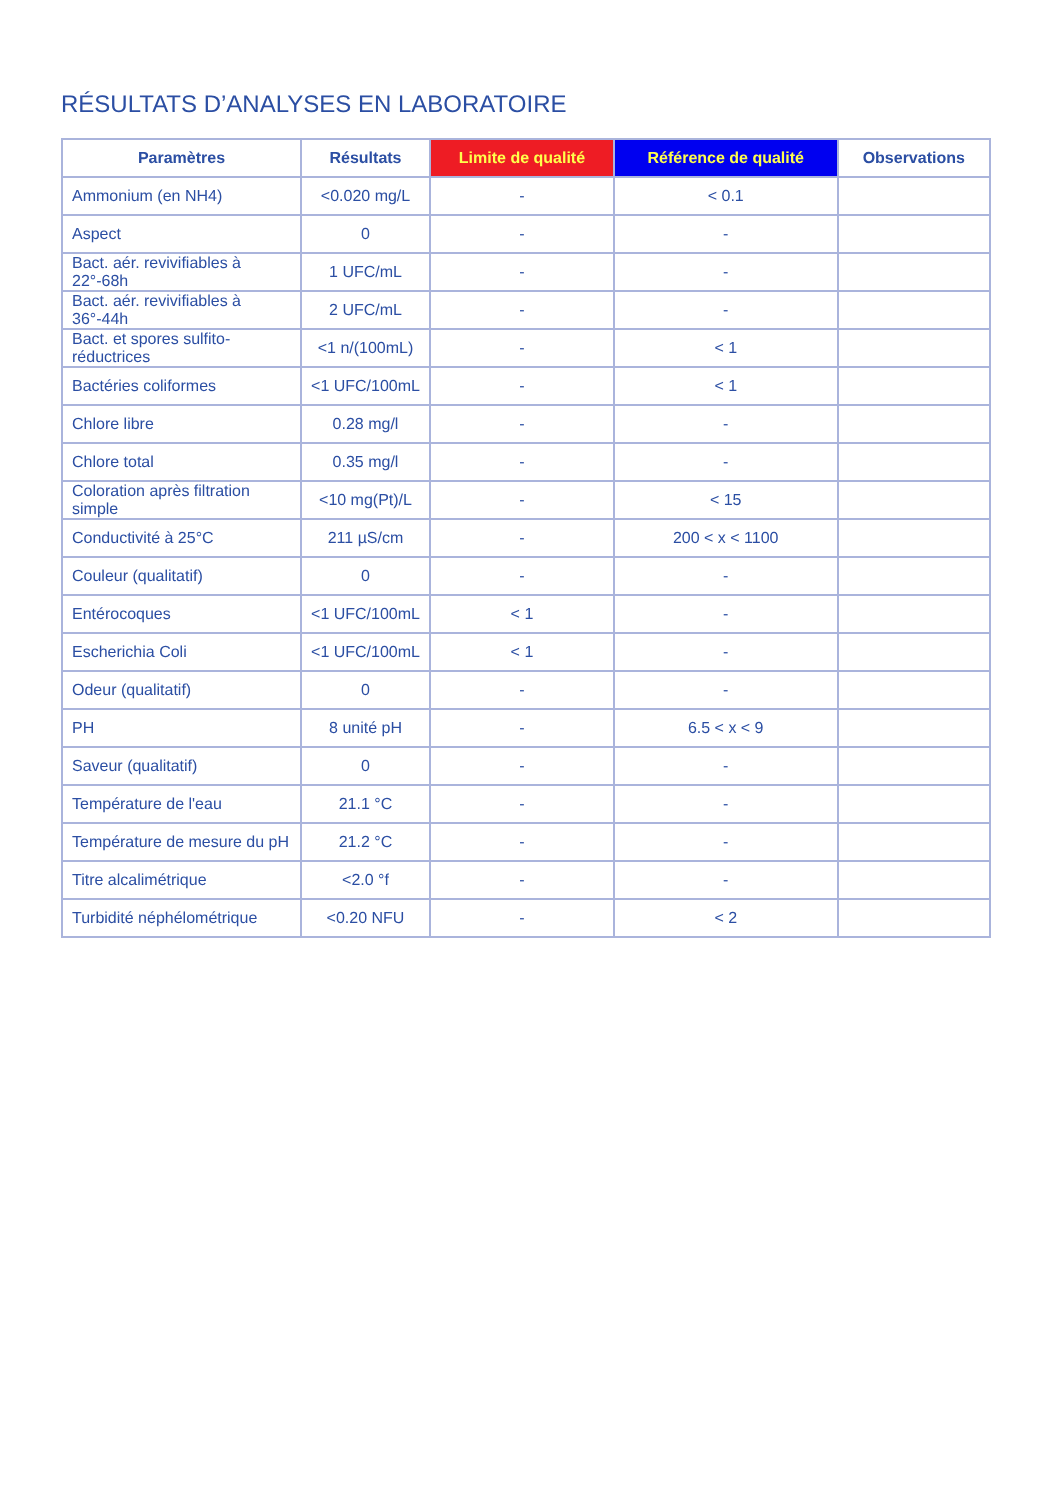RÉSULTATS D’ANALYSES EN LABORATOIRE
| Paramètres | Résultats | Limite de qualité | Référence de qualité | Observations |
| --- | --- | --- | --- | --- |
| Ammonium (en NH4) | <0.020 mg/L | - | < 0.1 | |
| Aspect | 0 | - | - | |
| Bact. aér. revivifiables à 22°-68h | 1 UFC/mL | - | - | |
| Bact. aér. revivifiables à 36°-44h | 2 UFC/mL | - | - | |
| Bact. et spores sulfito-réductrices | <1 n/(100mL) | - | < 1 | |
| Bactéries coliformes | <1 UFC/100mL | - | < 1 | |
| Chlore libre | 0.28 mg/l | - | - | |
| Chlore total | 0.35 mg/l | - | - | |
| Coloration après filtration simple | <10 mg(Pt)/L | - | < 15 | |
| Conductivité à 25°C | 211 µS/cm | - | 200 < x < 1100 | |
| Couleur (qualitatif) | 0 | - | - | |
| Entérocoques | <1 UFC/100mL | < 1 | - | |
| Escherichia Coli | <1 UFC/100mL | < 1 | - | |
| Odeur (qualitatif) | 0 | - | - | |
| PH | 8 unité pH | - | 6.5 < x < 9 | |
| Saveur (qualitatif) | 0 | - | - | |
| Température de l'eau | 21.1 °C | - | - | |
| Température de mesure du pH | 21.2 °C | - | - | |
| Titre alcalimétrique | <2.0 °f | - | - | |
| Turbidité néphélométrique | <0.20 NFU | - | < 2 | |